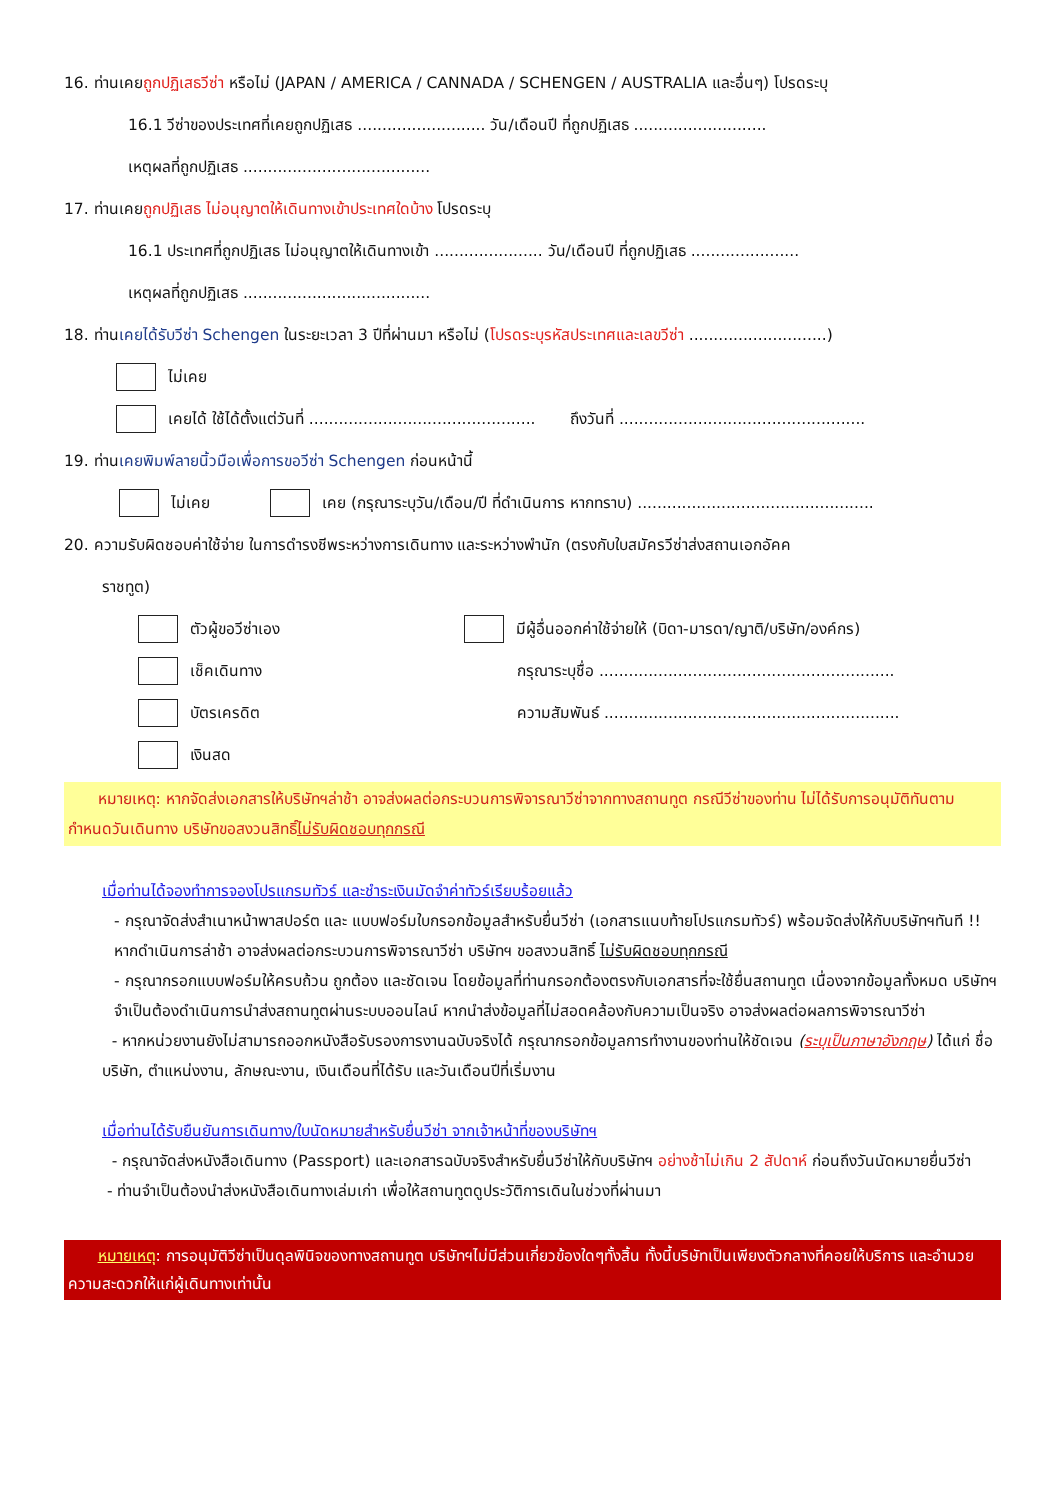16. ท่านเคยถูกปฏิเสธวีซ่า หรือไม่ (JAPAN / AMERICA / CANNADA / SCHENGEN / AUSTRALIA และอื่นๆ) โปรดระบุ
16.1 วีซ่าของประเทศที่เคยถูกปฏิเสธ .......................... วัน/เดือนปี ที่ถูกปฏิเสธ ...........................
เหตุผลที่ถูกปฏิเสธ ......................................
17. ท่านเคยถูกปฏิเสธ ไม่อนุญาตให้เดินทางเข้าประเทศใดบ้าง โปรดระบุ
16.1 ประเทศที่ถูกปฏิเสธ ไม่อนุญาตให้เดินทางเข้า ...................... วัน/เดือนปี ที่ถูกปฏิเสธ ......................
เหตุผลที่ถูกปฏิเสธ ......................................
18. ท่านเคยได้รับวีซ่า Schengen ในระยะเวลา 3 ปีที่ผ่านมา หรือไม่ (โปรดระบุรหัสประเทศและเลขวีซ่า ............................)
ไม่เคย
เคยได้ ใช้ได้ตั้งแต่วันที่ .............................................. ถึงวันที่ ..................................................
19. ท่านเคยพิมพ์ลายนิ้วมือเพื่อการขอวีซ่า Schengen ก่อนหน้านี้
ไม่เคย เคย (กรุณาระบุวัน/เดือน/ปี ที่ดำเนินการ หากทราบ) ................................................
20. ความรับผิดชอบค่าใช้จ่าย ในการดำรงชีพระหว่างการเดินทาง และระหว่างพำนัก (ตรงกับใบสมัครวีซ่าส่งสถานเอกอัคค
ราชทูต)
ตัวผู้ขอวีซ่าเอง
เช็คเดินทาง
บัตรเครดิต
เงินสด
มีผู้อื่นออกค่าใช้จ่ายให้ (บิดา-มารดา/ญาติ/บริษัท/องค์กร)
กรุณาระบุชื่อ ............................................................
ความสัมพันธ์ ............................................................
หมายเหตุ: หากจัดส่งเอกสารให้บริษัทฯล่าช้า อาจส่งผลต่อกระบวนการพิจารณาวีซ่าจากทางสถานทูต กรณีวีซ่าของท่าน ไม่ได้รับการอนุมัติทันตามกำหนดวันเดินทาง บริษัทขอสงวนสิทธิ์ไม่รับผิดชอบทุกกรณี
เมื่อท่านได้จองทำการจองโปรแกรมทัวร์ และชำระเงินมัดจำค่าทัวร์เรียบร้อยแล้ว
- กรุณาจัดส่งสำเนาหน้าพาสปอร์ต และ แบบฟอร์มใบกรอกข้อมูลสำหรับยื่นวีซ่า (เอกสารแนบท้ายโปรแกรมทัวร์) พร้อมจัดส่งให้กับบริษัทฯทันที !! หากดำเนินการล่าช้า อาจส่งผลต่อกระบวนการพิจารณาวีซ่า บริษัทฯ ขอสงวนสิทธิ์ ไม่รับผิดชอบทุกกรณี
- กรุณากรอกแบบฟอร์มให้ครบถ้วน ถูกต้อง และชัดเจน โดยข้อมูลที่ท่านกรอกต้องตรงกับเอกสารที่จะใช้ยื่นสถานทูต เนื่องจากข้อมูลทั้งหมด บริษัทฯจำเป็นต้องดำเนินการนำส่งสถานทูตผ่านระบบออนไลน์ หากนำส่งข้อมูลที่ไม่สอดคล้องกับความเป็นจริง อาจส่งผลต่อผลการพิจารณาวีซ่า
- หากหน่วยงานยังไม่สามารถออกหนังสือรับรองการงานฉบับจริงได้ กรุณากรอกข้อมูลการทำงานของท่านให้ชัดเจน (ระบุเป็นภาษาอังกฤษ) ได้แก่ ชื่อบริษัท, ตำแหน่งงาน, ลักษณะงาน, เงินเดือนที่ได้รับ และวันเดือนปีที่เริ่มงาน
เมื่อท่านได้รับยืนยันการเดินทาง/ใบนัดหมายสำหรับยื่นวีซ่า จากเจ้าหน้าที่ของบริษัทฯ
- กรุณาจัดส่งหนังสือเดินทาง (Passport) และเอกสารฉบับจริงสำหรับยื่นวีซ่าให้กับบริษัทฯ อย่างช้าไม่เกิน 2 สัปดาห์ ก่อนถึงวันนัดหมายยื่นวีซ่า
- ท่านจำเป็นต้องนำส่งหนังสือเดินทางเล่มเก่า เพื่อให้สถานทูตดูประวัติการเดินในช่วงที่ผ่านมา
หมายเหตุ: การอนุมัติวีซ่าเป็นดุลพินิจของทางสถานทูต บริษัทฯไม่มีส่วนเกี่ยวข้องใดๆทั้งสิ้น ทั้งนี้บริษัทเป็นเพียงตัวกลางที่คอยให้บริการ และอำนวยความสะดวกให้แก่ผู้เดินทางเท่านั้น